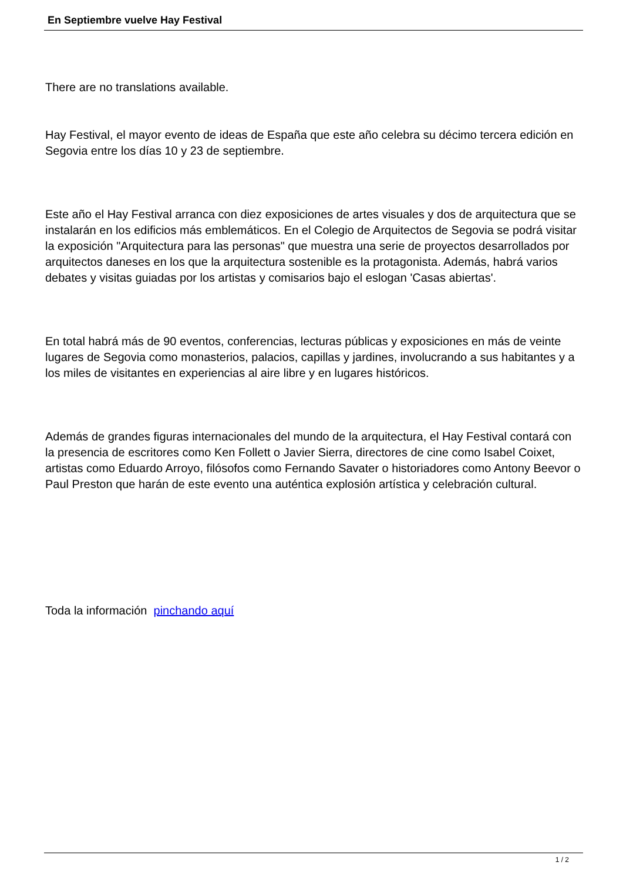En Septiembre vuelve Hay Festival
There are no translations available.
Hay Festival, el mayor evento de ideas de España que este año celebra su décimo tercera edición en Segovia entre los días 10 y 23 de septiembre.
Este año el Hay Festival arranca con diez exposiciones de artes visuales y dos de arquitectura que se instalarán en los edificios más emblemáticos. En el Colegio de Arquitectos de Segovia se podrá visitar la exposición "Arquitectura para las personas" que muestra una serie de proyectos desarrollados por arquitectos daneses en los que la arquitectura sostenible es la protagonista. Además, habrá varios debates y visitas guiadas por los artistas y comisarios bajo el eslogan 'Casas abiertas'.
En total habrá más de 90 eventos, conferencias, lecturas públicas y exposiciones en más de veinte lugares de Segovia como monasterios, palacios, capillas y jardines, involucrando a sus habitantes y a los miles de visitantes en experiencias al aire libre y en lugares históricos.
Además de grandes figuras internacionales del mundo de la arquitectura, el Hay Festival contará con la presencia de escritores como Ken Follett o Javier Sierra, directores de cine como Isabel Coixet, artistas como Eduardo Arroyo, filósofos como Fernando Savater o historiadores como Antony Beevor o Paul Preston que harán de este evento una auténtica explosión artística y celebración cultural.
Toda la información pinchando aquí
1 / 2